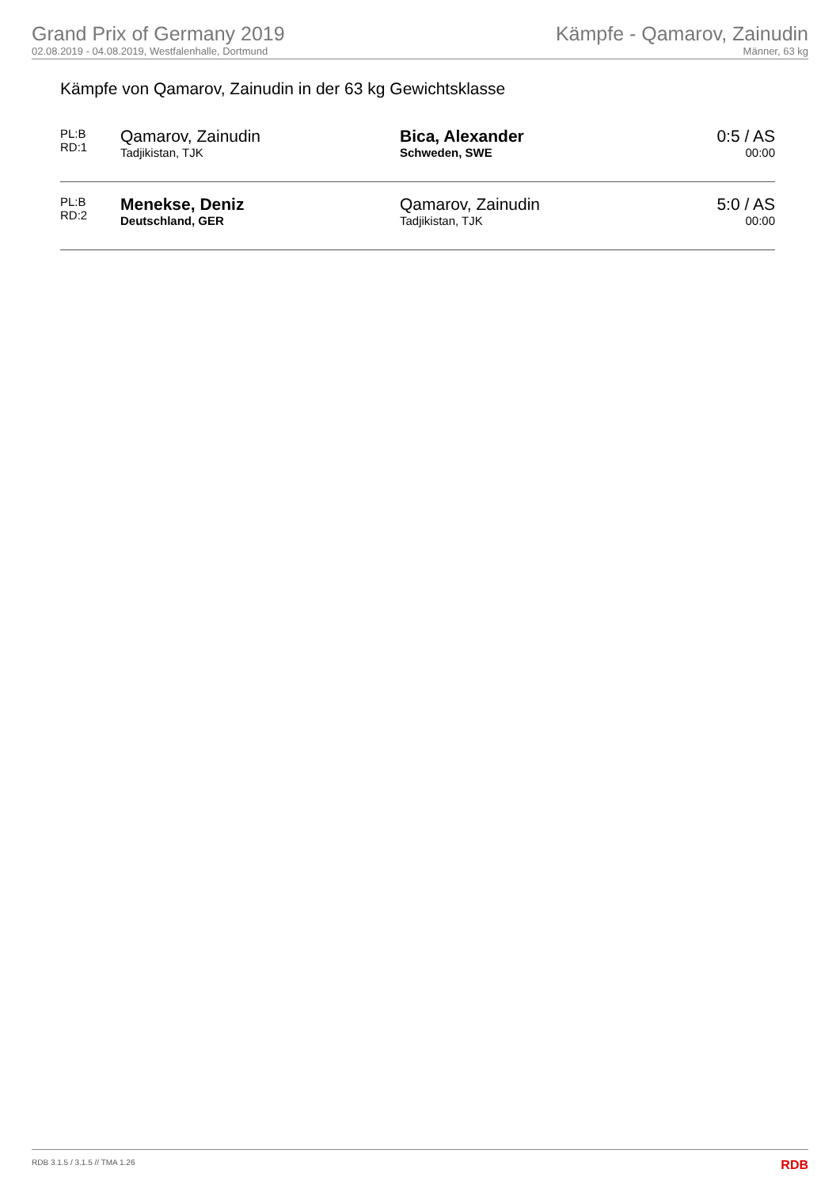Grand Prix of Germany 2019
02.08.2019 - 04.08.2019, Westfalenhalle, Dortmund
Kämpfe - Qamarov, Zainudin
Männer, 63 kg
Kämpfe von Qamarov, Zainudin in der 63 kg Gewichtsklasse
| PL:B RD:1 | Qamarov, Zainudin Tadjikistan, TJK | Bica, Alexander Schweden, SWE | 0:5 / AS 00:00 |
| PL:B RD:2 | Menekse, Deniz Deutschland, GER | Qamarov, Zainudin Tadjikistan, TJK | 5:0 / AS 00:00 |
RDB 3.1.5 / 3.1.5 // TMA 1.26 RDB